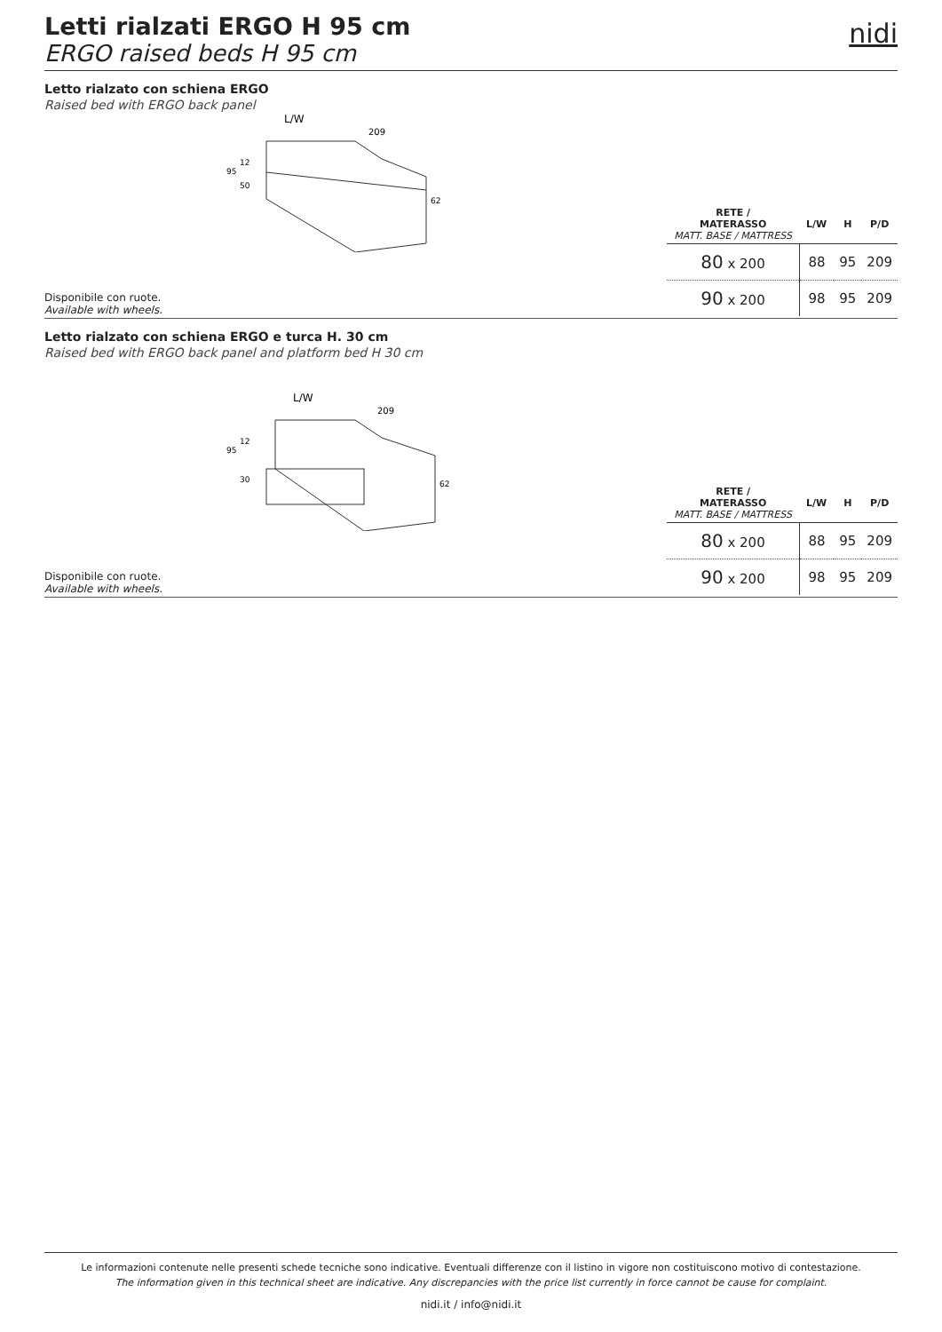Letti rialzati ERGO H 95 cm
ERGO raised beds H 95 cm
nidi
Letto rialzato con schiena ERGO
Raised bed with ERGO back panel
L/W
209
95
12
50
62
Disponibile con ruote.
Available with wheels.
| RETE / MATERASSO MATT. BASE / MATTRESS | L/W | H | P/D |
| --- | --- | --- | --- |
| 80 x 200 | 88 | 95 | 209 |
| 90 x 200 | 98 | 95 | 209 |
Letto rialzato con schiena ERGO e turca H. 30 cm
Raised bed with ERGO back panel and platform bed H 30 cm
L/W
209
95
12
30
62
Disponibile con ruote.
Available with wheels.
| RETE / MATERASSO MATT. BASE / MATTRESS | L/W | H | P/D |
| --- | --- | --- | --- |
| 80 x 200 | 88 | 95 | 209 |
| 90 x 200 | 98 | 95 | 209 |
Le informazioni contenute nelle presenti schede tecniche sono indicative. Eventuali differenze con il listino in vigore non costituiscono motivo di contestazione.
The information given in this technical sheet are indicative. Any discrepancies with the price list currently in force cannot be cause for complaint.
nidi.it / info@nidi.it